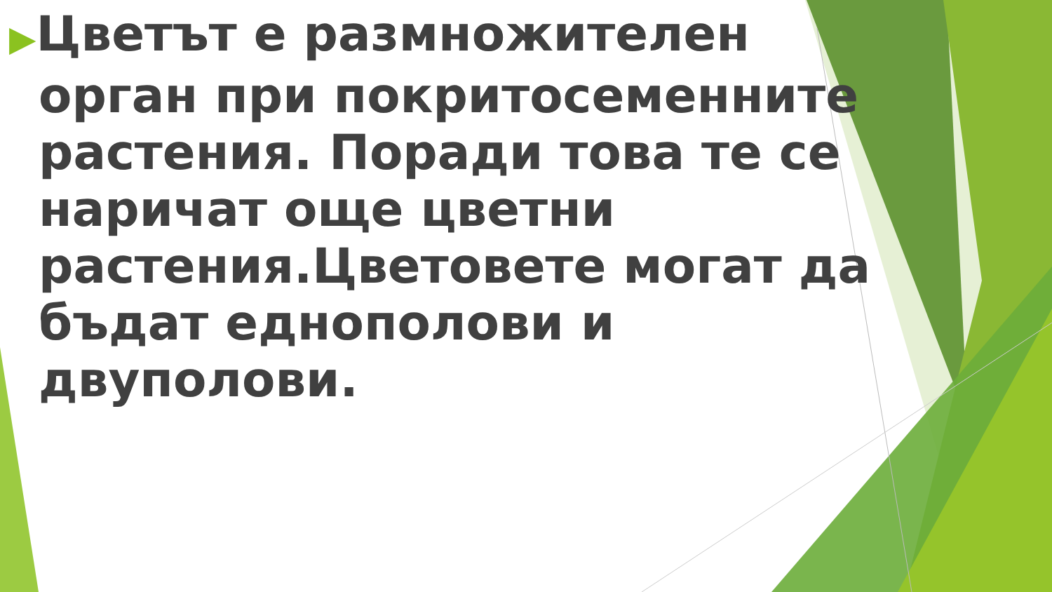▶Цветът е размножителен орган при покритосеменните растения. Поради това те се наричат още цветни растения.Цветовете могат да бъдат еднополови и двуполови.